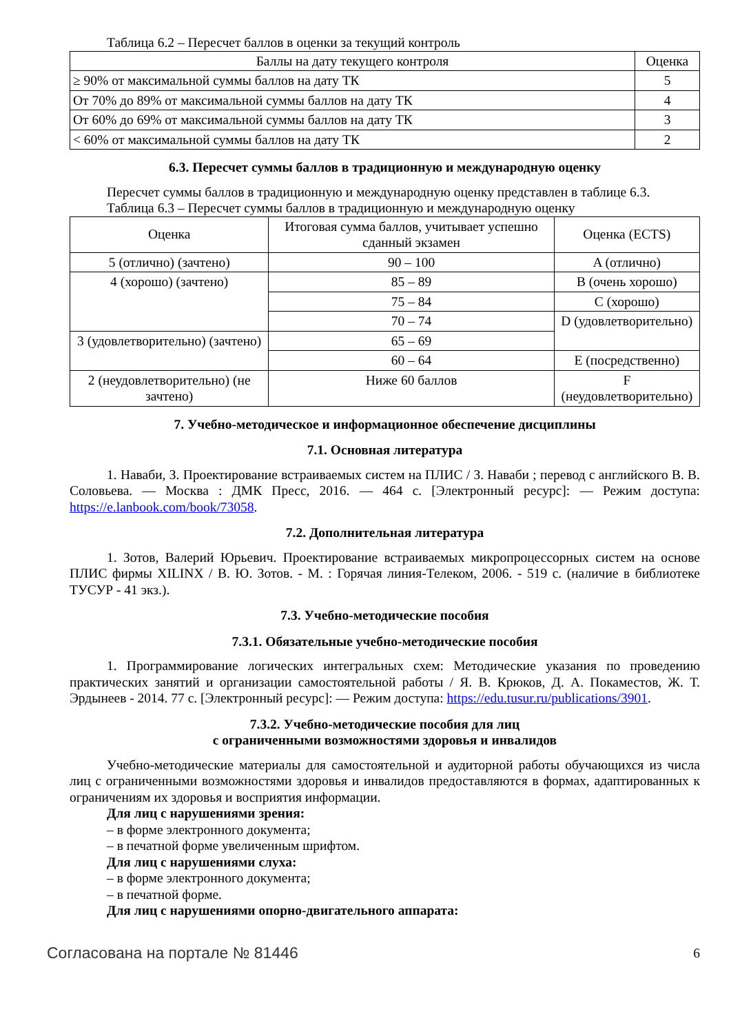Таблица 6.2 – Пересчет баллов в оценки за текущий контроль
| Баллы на дату текущего контроля | Оценка |
| --- | --- |
| ≥ 90% от максимальной суммы баллов на дату ТК | 5 |
| От 70% до 89% от максимальной суммы баллов на дату ТК | 4 |
| От 60% до 69% от максимальной суммы баллов на дату ТК | 3 |
| < 60% от максимальной суммы баллов на дату ТК | 2 |
6.3. Пересчет суммы баллов в традиционную и международную оценку
Пересчет суммы баллов в традиционную и международную оценку представлен в таблице 6.3.
Таблица 6.3 – Пересчет суммы баллов в традиционную и международную оценку
| Оценка | Итоговая сумма баллов, учитывает успешно сданный экзамен | Оценка (ECTS) |
| --- | --- | --- |
| 5 (отлично) (зачтено) | 90 – 100 | A (отлично) |
| 4 (хорошо) (зачтено) | 85 – 89 | B (очень хорошо) |
| | 75 – 84 | C (хорошо) |
| | 70 – 74 | D (удовлетворительно) |
| 3 (удовлетворительно) (зачтено) | 65 – 69 | |
| | 60 – 64 | E (посредственно) |
| 2 (неудовлетворительно) (не зачтено) | Ниже 60 баллов | F (неудовлетворительно) |
7. Учебно-методическое и информационное обеспечение дисциплины
7.1. Основная литература
1. Наваби, З. Проектирование встраиваемых систем на ПЛИС / З. Наваби ; перевод с английского В. В. Соловьева. — Москва : ДМК Пресс, 2016. — 464 с. [Электронный ресурс]: — Режим доступа: https://e.lanbook.com/book/73058.
7.2. Дополнительная литература
1. Зотов, Валерий Юрьевич. Проектирование встраиваемых микропроцессорных систем на основе ПЛИС фирмы XILINX / В. Ю. Зотов. - М. : Горячая линия-Телеком, 2006. - 519 с. (наличие в библиотеке ТУСУР - 41 экз.).
7.3. Учебно-методические пособия
7.3.1. Обязательные учебно-методические пособия
1. Программирование логических интегральных схем: Методические указания по проведению практических занятий и организации самостоятельной работы / Я. В. Крюков, Д. А. Покаместов, Ж. Т. Эрдынеев - 2014. 77 с. [Электронный ресурс]: — Режим доступа: https://edu.tusur.ru/publications/3901.
7.3.2. Учебно-методические пособия для лиц
с ограниченными возможностями здоровья и инвалидов
Учебно-методические материалы для самостоятельной и аудиторной работы обучающихся из числа лиц с ограниченными возможностями здоровья и инвалидов предоставляются в формах, адаптированных к ограничениям их здоровья и восприятия информации.
Для лиц с нарушениями зрения:
– в форме электронного документа;
– в печатной форме увеличенным шрифтом.
Для лиц с нарушениями слуха:
– в форме электронного документа;
– в печатной форме.
Для лиц с нарушениями опорно-двигательного аппарата:
Согласована на портале № 81446 6